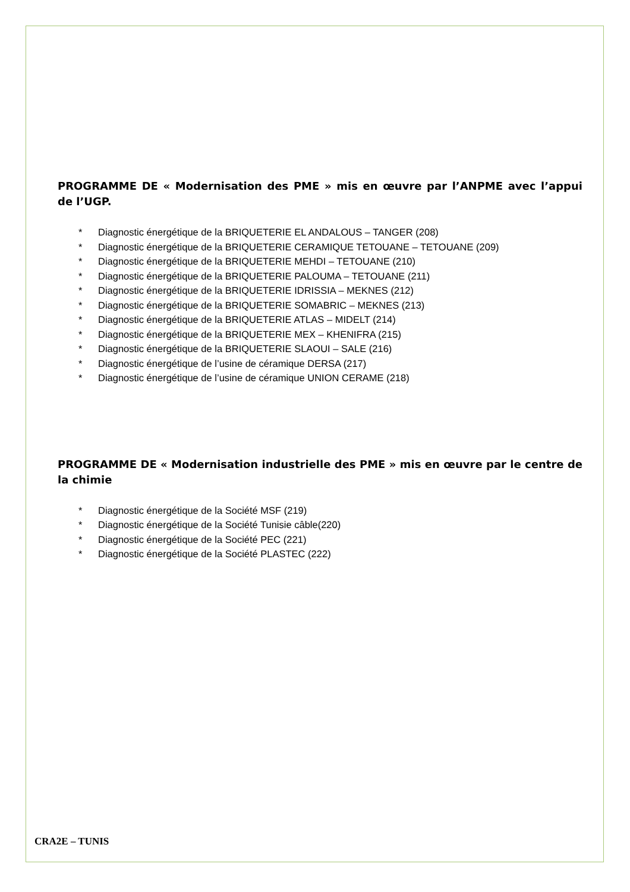PROGRAMME DE « Modernisation des PME » mis en œuvre par l’ANPME avec l’appui de l’UGP.
* Diagnostic énergétique de la BRIQUETERIE EL ANDALOUS – TANGER (208)
* Diagnostic énergétique de la BRIQUETERIE CERAMIQUE TETOUANE – TETOUANE (209)
* Diagnostic énergétique de la BRIQUETERIE MEHDI – TETOUANE (210)
* Diagnostic énergétique de la BRIQUETERIE PALOUMA – TETOUANE (211)
* Diagnostic énergétique de la BRIQUETERIE IDRISSIA – MEKNES (212)
* Diagnostic énergétique de la BRIQUETERIE SOMABRIC – MEKNES (213)
* Diagnostic énergétique de la BRIQUETERIE ATLAS – MIDELT (214)
* Diagnostic énergétique de la BRIQUETERIE MEX – KHENIFRA (215)
* Diagnostic énergétique de la BRIQUETERIE SLAOUI – SALE (216)
* Diagnostic énergétique de l’usine de céramique DERSA (217)
* Diagnostic énergétique de l’usine de céramique UNION CERAME (218)
PROGRAMME DE « Modernisation industrielle des PME » mis en œuvre par le centre de la chimie
* Diagnostic énergétique de la Société MSF (219)
* Diagnostic énergétique de la Société Tunisie câble(220)
* Diagnostic énergétique de la Société PEC (221)
* Diagnostic énergétique de la Société PLASTEC (222)
CRA2E – TUNIS